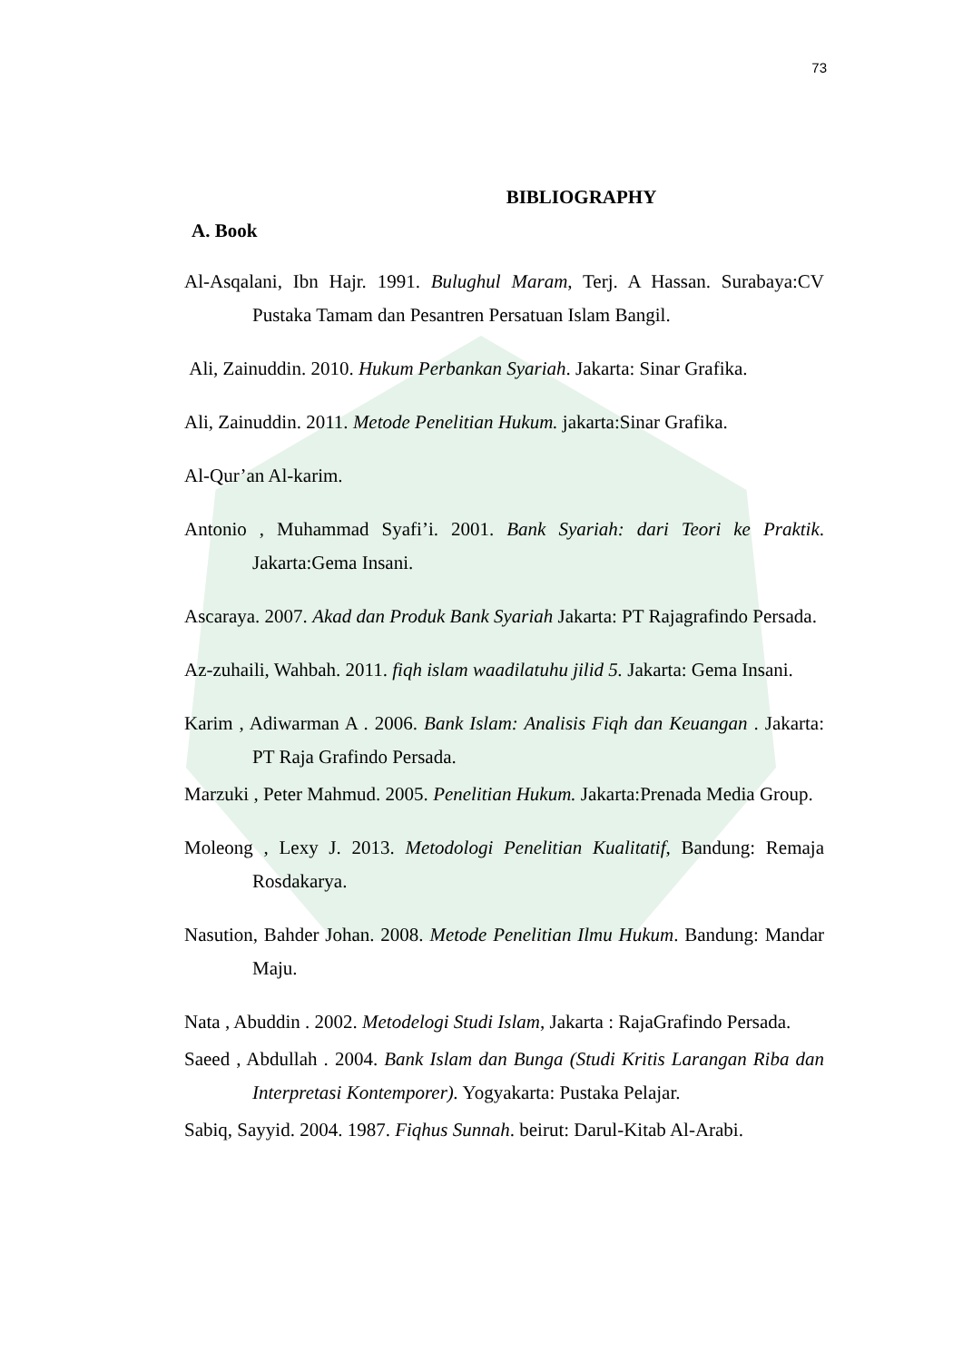73
BIBLIOGRAPHY
A. Book
Al-Asqalani, Ibn Hajr. 1991. Bulughul Maram, Terj. A Hassan. Surabaya:CV Pustaka Tamam dan Pesantren Persatuan Islam Bangil.
Ali, Zainuddin. 2010. Hukum Perbankan Syariah. Jakarta: Sinar Grafika.
Ali, Zainuddin. 2011. Metode Penelitian Hukum. jakarta:Sinar Grafika.
Al-Qur’an Al-karim.
Antonio , Muhammad Syafi’i. 2001. Bank Syariah: dari Teori ke Praktik. Jakarta:Gema Insani.
Ascaraya. 2007. Akad dan Produk Bank Syariah Jakarta: PT Rajagrafindo Persada.
Az-zuhaili, Wahbah. 2011. fiqh islam waadilatuhu jilid 5. Jakarta: Gema Insani.
Karim , Adiwarman A . 2006. Bank Islam: Analisis Fiqh dan Keuangan . Jakarta: PT Raja Grafindo Persada.
Marzuki , Peter Mahmud. 2005. Penelitian Hukum. Jakarta:Prenada Media Group.
Moleong , Lexy J. 2013. Metodologi Penelitian Kualitatif, Bandung: Remaja Rosdakarya.
Nasution, Bahder Johan. 2008. Metode Penelitian Ilmu Hukum. Bandung: Mandar Maju.
Nata , Abuddin . 2002. Metodelogi Studi Islam, Jakarta : RajaGrafindo Persada.
Saeed , Abdullah . 2004. Bank Islam dan Bunga (Studi Kritis Larangan Riba dan Interpretasi Kontemporer). Yogyakarta: Pustaka Pelajar.
Sabiq, Sayyid. 2004. 1987. Fiqhus Sunnah. beirut: Darul-Kitab Al-Arabi.